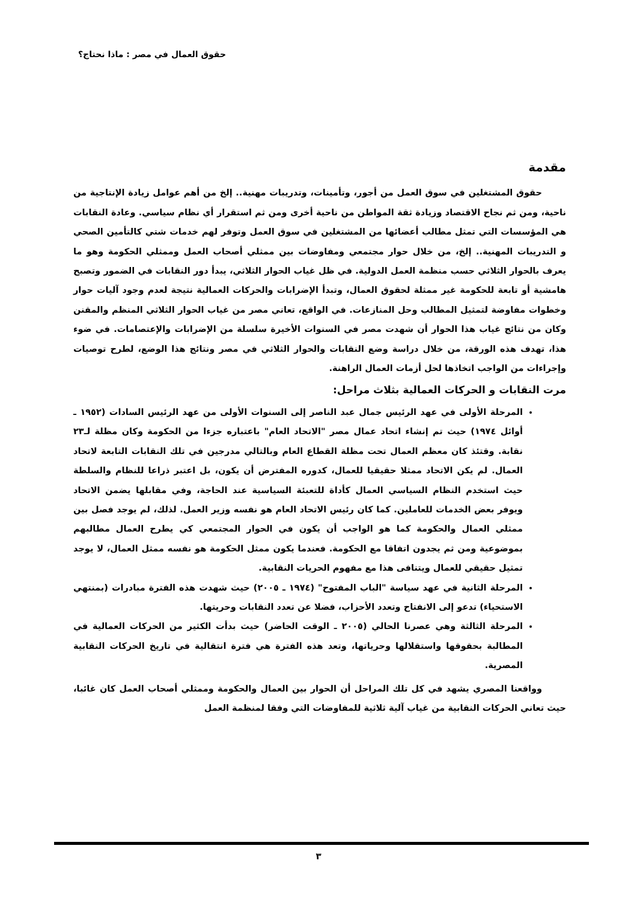حقوق العمال في مصر : ماذا نحتاج؟
مقدمة
حقوق المشتغلين في سوق العمل من أجور، وتأمينات، وتدريبات مهنية.. إلخ من أهم عوامل زيادة الإنتاجية من ناحية، ومن ثم نجاح الاقتصاد وزيادة ثقة المواطن من ناحية أخرى ومن ثم استقرار أي نظام سياسي. وعادة النقابات هي المؤسسات التي تمثل مطالب أعضائها من المشتغلين في سوق العمل وتوفر لهم خدمات شتي كالتأمين الصحي و التدريبات المهنية.. إلخ، من خلال حوار مجتمعي ومفاوضات بين ممثلي أصحاب العمل وممثلي الحكومة وهو ما يعرف بالحوار الثلاثي حسب منظمة العمل الدولية. في ظل غياب الحوار الثلاثي، يبدأ دور النقابات في الضمور وتصبح هامشية أو تابعة للحكومة غير ممثلة لحقوق العمال، وتبدأ الإضرابات والحركات العمالية نتيجة لعدم وجود آليات حوار وخطوات مفاوضة لتمثيل المطالب وحل المنازعات. في الواقع، تعاني مصر من غياب الحوار الثلاثي المنظم والمقنن وكان من نتائج غياب هذا الحوار أن شهدت مصر في السنوات الأخيرة سلسلة من الإضرابات والإعتصامات. في ضوء هذا، تهدف هذه الورقة، من خلال دراسة وضع النقابات والحوار الثلاثي في مصر ونتائج هذا الوضع، لطرح توصيات وإجراءات من الواجب اتخاذها لحل أزمات العمال الراهنة.
مرت النقابات و الحركات العمالية بثلاث مراحل:
المرحلة الأولى في عهد الرئيس جمال عبد الناصر إلى السنوات الأولى من عهد الرئيس السادات (١٩٥٢ ـ أوائل ١٩٧٤) حيث تم إنشاء اتحاد عمال مصر "الاتحاد العام" باعتباره جزءا من الحكومة وكان مظلة لـ٢٣ نقابة. وقتئذ كان معظم العمال تحت مظلة القطاع العام وبالتالي مدرجين في تلك النقابات التابعة لاتحاد العمال. لم يكن الاتحاد ممثلا حقيقيا للعمال، كدوره المفترض أن يكون، بل اعتبر ذراعا للنظام والسلطة حيث استخدم النظام السياسي العمال كأداة للتعبئة السياسية عند الحاجة، وفي مقابلها يضمن الاتحاد ويوفر بعض الخدمات للعاملين. كما كان رئيس الاتحاد العام هو نفسه وزير العمل. لذلك، لم يوجد فصل بين ممثلي العمال والحكومة كما هو الواجب أن يكون في الحوار المجتمعي كي يطرح العمال مطالبهم بموضوعية ومن ثم يجدون اتفاقا مع الحكومة. فعندما يكون ممثل الحكومة هو نفسه ممثل العمال، لا يوجد تمثيل حقيقي للعمال ويتنافى هذا مع مفهوم الحريات النقابية.
المرحلة الثانية في عهد سياسة "الباب المفتوح" (١٩٧٤ ـ ٢٠٠٥) حيث شهدت هذه الفترة مبادرات (بمنتهي الاستحياء) تدعو إلى الانفتاح وتعدد الأحزاب، فضلا عن تعدد النقابات وحريتها.
المرحلة الثالثة وهي عصرنا الحالي (٢٠٠٥ ـ الوقت الحاضر) حيث بدأت الكثير من الحركات العمالية في المطالبة بحقوقها واستقلالها وحرياتها، وتعد هذه الفترة هي فترة انتقالية في تاريخ الحركات النقابية المصرية.
وواقعنا المصري يشهد في كل تلك المراحل أن الحوار بين العمال والحكومة وممثلي أصحاب العمل كان غائبا، حيث تعاني الحركات النقابية من غياب آلية ثلاثية للمفاوضات التي وفقا لمنظمة العمل
٣